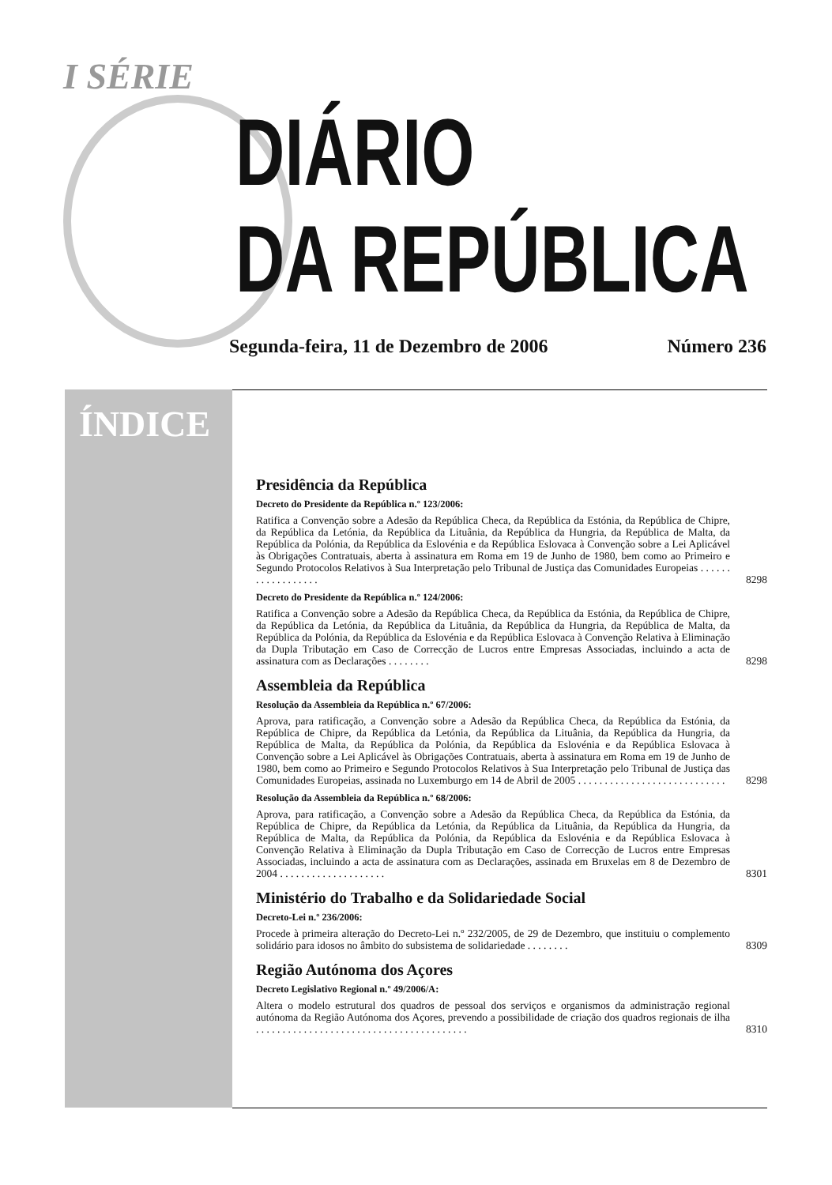I SÉRIE
DIÁRIO
DA REPÚBLICA
Segunda-feira, 11 de Dezembro de 2006 Número 236
ÍNDICE
Presidência da República
Decreto do Presidente da República n.º 123/2006:
Ratifica a Convenção sobre a Adesão da República Checa, da República da Estónia, da República de Chipre, da República da Letónia, da República da Lituânia, da República da Hungria, da República de Malta, da República da Polónia, da República da Eslovénia e da República Eslovaca à Convenção sobre a Lei Aplicável às Obrigações Contratuais, aberta à assinatura em Roma em 19 de Junho de 1980, bem como ao Primeiro e Segundo Protocolos Relativos à Sua Interpretação pelo Tribunal de Justiça das Comunidades Europeias . . . . . . . . . . . . . . . . . .
8298
Decreto do Presidente da República n.º 124/2006:
Ratifica a Convenção sobre a Adesão da República Checa, da República da Estónia, da República de Chipre, da República da Letónia, da República da Lituânia, da República da Hungria, da República de Malta, da República da Polónia, da República da Eslovénia e da República Eslovaca à Convenção Relativa à Eliminação da Dupla Tributação em Caso de Correcção de Lucros entre Empresas Associadas, incluindo a acta de assinatura com as Declarações . . . . . . . .
8298
Assembleia da República
Resolução da Assembleia da República n.º 67/2006:
Aprova, para ratificação, a Convenção sobre a Adesão da República Checa, da República da Estónia, da República de Chipre, da República da Letónia, da República da Lituânia, da República da Hungria, da República de Malta, da República da Polónia, da República da Eslovénia e da República Eslovaca à Convenção sobre a Lei Aplicável às Obrigações Contratuais, aberta à assinatura em Roma em 19 de Junho de 1980, bem como ao Primeiro e Segundo Protocolos Relativos à Sua Interpretação pelo Tribunal de Justiça das Comunidades Europeias, assinada no Luxemburgo em 14 de Abril de 2005 . . . . . . . . . . . . . . . . . . . . . . . . . . . .
8298
Resolução da Assembleia da República n.º 68/2006:
Aprova, para ratificação, a Convenção sobre a Adesão da República Checa, da República da Estónia, da República de Chipre, da República da Letónia, da República da Lituânia, da República da Hungria, da República de Malta, da República da Polónia, da República da Eslovénia e da República Eslovaca à Convenção Relativa à Eliminação da Dupla Tributação em Caso de Correcção de Lucros entre Empresas Associadas, incluindo a acta de assinatura com as Declarações, assinada em Bruxelas em 8 de Dezembro de 2004 . . . . . . . . . . . . . . . . . . . .
8301
Ministério do Trabalho e da Solidariedade Social
Decreto-Lei n.º 236/2006:
Procede à primeira alteração do Decreto-Lei n.º 232/2005, de 29 de Dezembro, que instituiu o complemento solidário para idosos no âmbito do subsistema de solidariedade . . . . . . . .
8309
Região Autónoma dos Açores
Decreto Legislativo Regional n.º 49/2006/A:
Altera o modelo estrutural dos quadros de pessoal dos serviços e organismos da administração regional autónoma da Região Autónoma dos Açores, prevendo a possibilidade de criação dos quadros regionais de ilha . . . . . . . . . . . . . . . . . . . . . . . . . . . . . . . . . . . . . . . .
8310